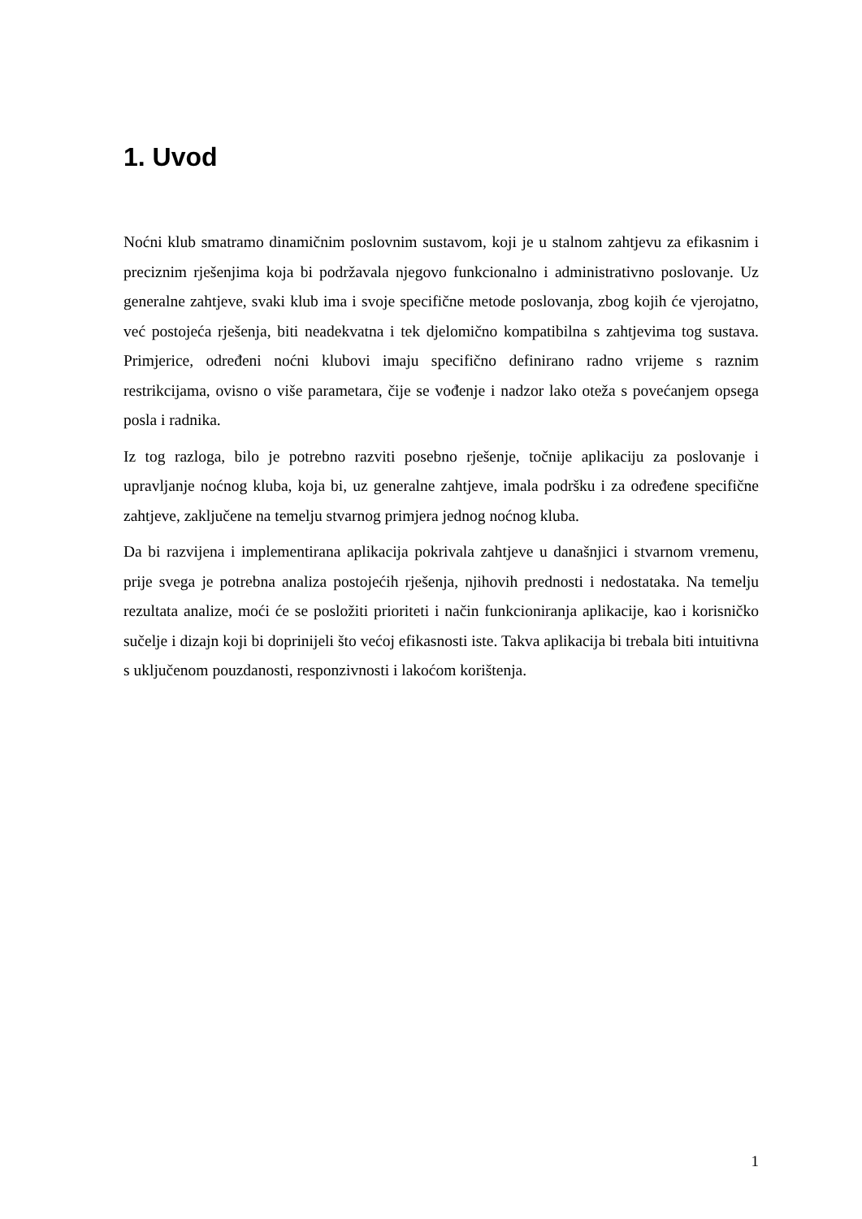1. Uvod
Noćni klub smatramo dinamičnim poslovnim sustavom, koji je u stalnom zahtjevu za efikasnim i preciznim rješenjima koja bi podržavala njegovo funkcionalno i administrativno poslovanje. Uz generalne zahtjeve, svaki klub ima i svoje specifične metode poslovanja, zbog kojih će vjerojatno, već postojeća rješenja, biti neadekvatna i tek djelomično kompatibilna s zahtjevima tog sustava. Primjerice, određeni noćni klubovi imaju specifično definirano radno vrijeme s raznim restrikcijama, ovisno o više parametara, čije se vođenje i nadzor lako oteža s povećanjem opsega posla i radnika.
Iz tog razloga, bilo je potrebno razviti posebno rješenje, točnije aplikaciju za poslovanje i upravljanje noćnog kluba, koja bi, uz generalne zahtjeve, imala podršku i za određene specifične zahtjeve, zaključene na temelju stvarnog primjera jednog noćnog kluba.
Da bi razvijena i implementirana aplikacija pokrivala zahtjeve u današnjici i stvarnom vremenu, prije svega je potrebna analiza postojećih rješenja, njihovih prednosti i nedostataka. Na temelju rezultata analize, moći će se posložiti prioriteti i način funkcioniranja aplikacije, kao i korisničko sučelje i dizajn koji bi doprinijeli što većoj efikasnosti iste. Takva aplikacija bi trebala biti intuitivna s uključenom pouzdanosti, responzivnosti i lakoćom korištenja.
1